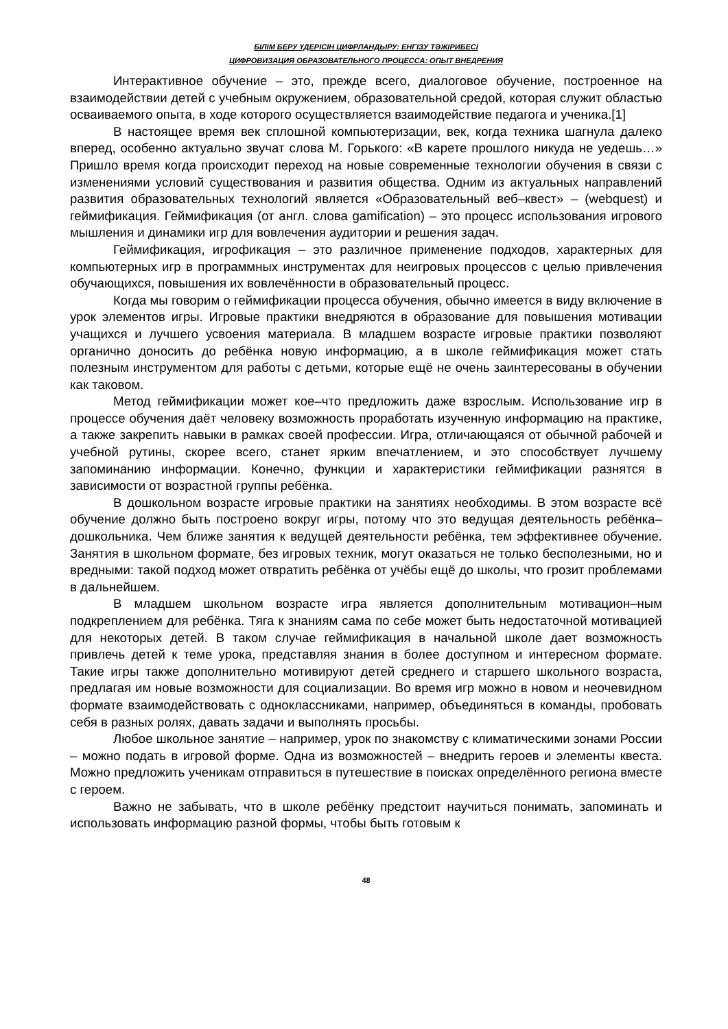БІЛІМ БЕРУ ҮДЕРІСІН ЦИФРЛАНДЫРУ: ЕНГІЗУ ТӘЖІРИБЕСІ
ЦИФРОВИЗАЦИЯ ОБРАЗОВАТЕЛЬНОГО ПРОЦЕССА: ОПЫТ ВНЕДРЕНИЯ
Интерактивное обучение – это, прежде всего, диалоговое обучение, построенное на взаимодействии детей с учебным окружением, образовательной средой, которая служит областью осваиваемого опыта, в ходе которого осуществляется взаимодействие педагога и ученика.[1]
В настоящее время век сплошной компьютеризации, век, когда техника шагнула далеко вперед, особенно актуально звучат слова М. Горького: «В карете прошлого никуда не уедешь…» Пришло время когда происходит переход на новые современные технологии обучения в связи с изменениями условий существования и развития общества. Одним из актуальных направлений развития образовательных технологий является «Образовательный веб–квест» – (webquest) и геймификация. Геймификация (от англ. слова gamification) – это процесс использования игрового мышления и динамики игр для вовлечения аудитории и решения задач.
Геймификация, игрофикация – это различное применение подходов, характерных для компьютерных игр в программных инструментах для неигровых процессов с целью привлечения обучающихся, повышения их вовлечённости в образовательный процесс.
Когда мы говорим о геймификации процесса обучения, обычно имеется в виду включение в урок элементов игры. Игровые практики внедряются в образование для повышения мотивации учащихся и лучшего усвоения материала. В младшем возрасте игровые практики позволяют органично доносить до ребёнка новую информацию, а в школе геймификация может стать полезным инструментом для работы с детьми, которые ещё не очень заинтересованы в обучении как таковом.
Метод геймификации может кое–что предложить даже взрослым. Использование игр в процессе обучения даёт человеку возможность проработать изученную информацию на практике, а также закрепить навыки в рамках своей профессии. Игра, отличающаяся от обычной рабочей и учебной рутины, скорее всего, станет ярким впечатлением, и это способствует лучшему запоминанию информации. Конечно, функции и характеристики геймификации разнятся в зависимости от возрастной группы ребёнка.
В дошкольном возрасте игровые практики на занятиях необходимы. В этом возрасте всё обучение должно быть построено вокруг игры, потому что это ведущая деятельность ребёнка–дошкольника. Чем ближе занятия к ведущей деятельности ребёнка, тем эффективнее обучение. Занятия в школьном формате, без игровых техник, могут оказаться не только бесполезными, но и вредными: такой подход может отвратить ребёнка от учёбы ещё до школы, что грозит проблемами в дальнейшем.
В младшем школьном возрасте игра является дополнительным мотивацион–ным подкреплением для ребёнка. Тяга к знаниям сама по себе может быть недостаточной мотивацией для некоторых детей. В таком случае геймификация в начальной школе дает возможность привлечь детей к теме урока, представляя знания в более доступном и интересном формате. Такие игры также дополнительно мотивируют детей среднего и старшего школьного возраста, предлагая им новые возможности для социализации. Во время игр можно в новом и неочевидном формате взаимодействовать с одноклассниками, например, объединяться в команды, пробовать себя в разных ролях, давать задачи и выполнять просьбы.
Любое школьное занятие – например, урок по знакомству с климатическими зонами России – можно подать в игровой форме. Одна из возможностей – внедрить героев и элементы квеста. Можно предложить ученикам отправиться в путешествие в поисках определённого региона вместе с героем.
Важно не забывать, что в школе ребёнку предстоит научиться понимать, запоминать и использовать информацию разной формы, чтобы быть готовым к
48